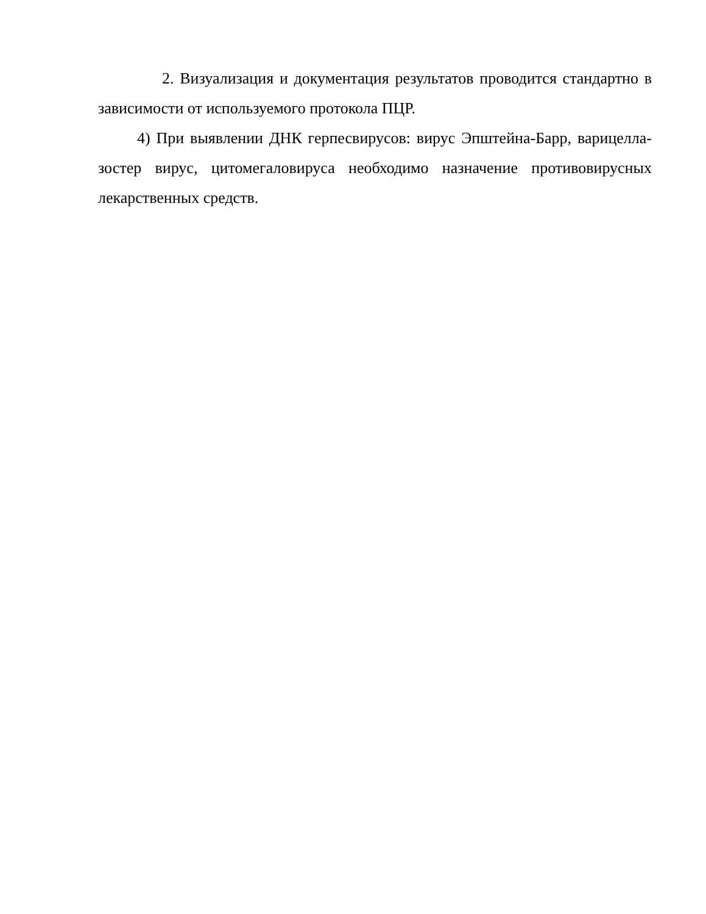2. Визуализация и документация результатов проводится стандартно в зависимости от используемого протокола ПЦР.
4) При выявлении ДНК герпесвирусов: вирус Эпштейна-Барр, варицелла-зостер вирус, цитомегаловируса необходимо назначение противовирусных лекарственных средств.